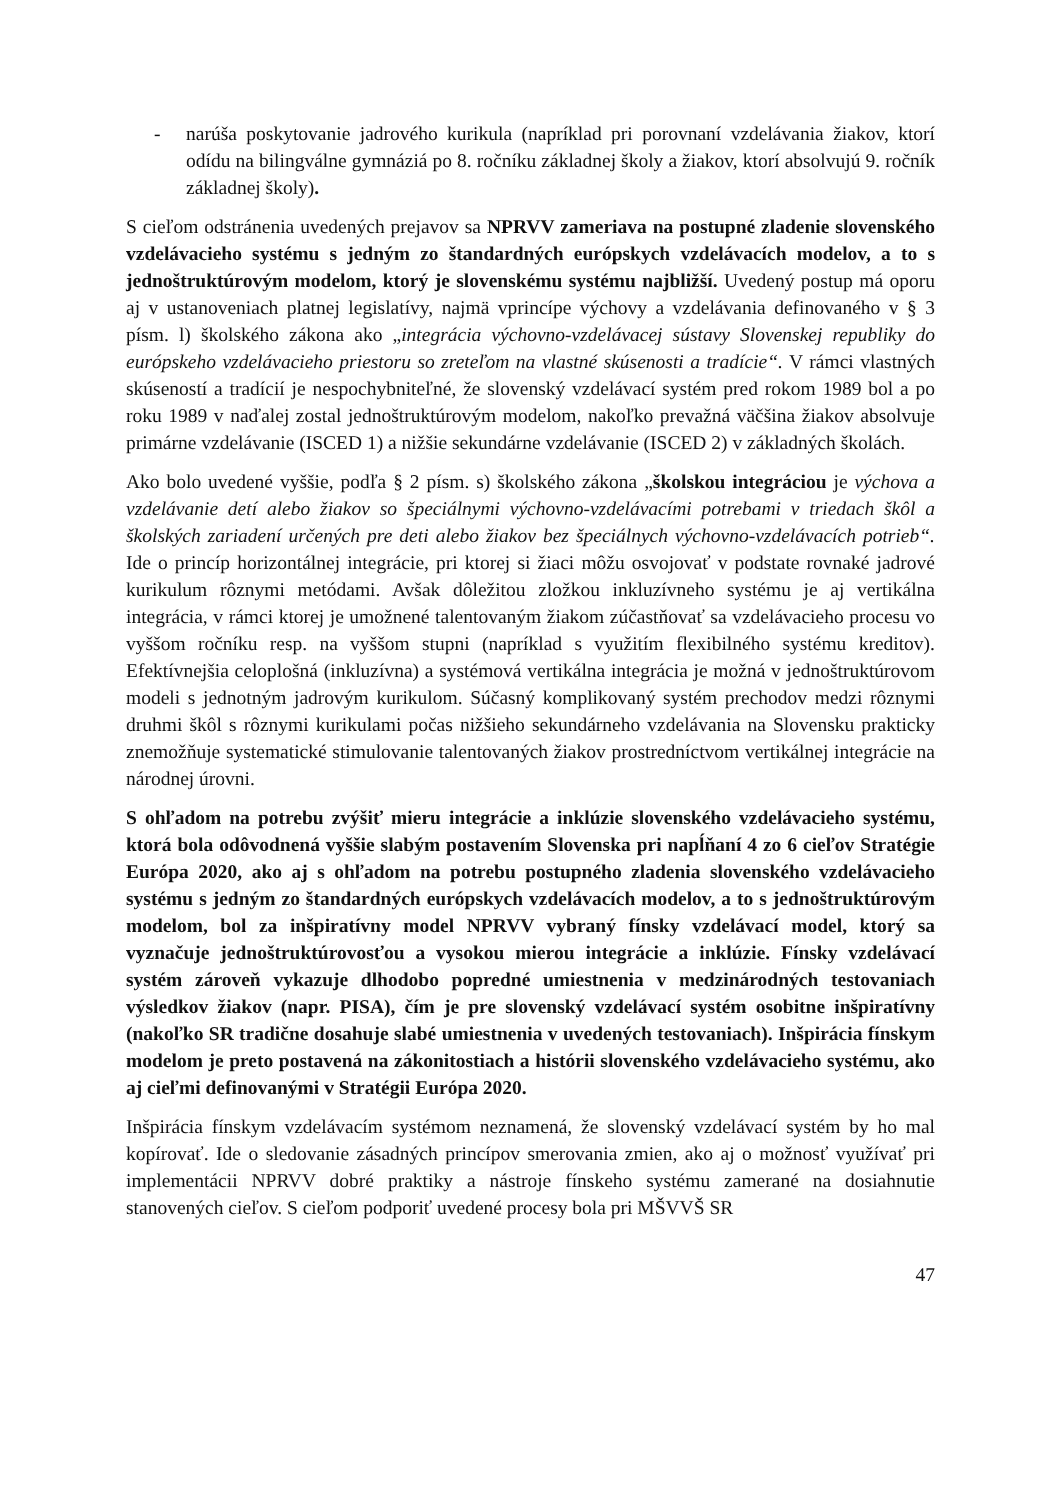- narúša poskytovanie jadrového kurikula (napríklad pri porovnaní vzdelávania žiakov, ktorí odídu na bilingválne gymnáziá po 8. ročníku základnej školy a žiakov, ktorí absolvujú 9. ročník základnej školy).
S cieľom odstránenia uvedených prejavov sa NPRVV zameriava na postupné zladenie slovenského vzdelávacieho systému s jedným zo štandardných európskych vzdelávacích modelov, a to s jednoštruktúrovým modelom, ktorý je slovenskému systému najbližší. Uvedený postup má oporu aj v ustanoveniach platnej legislatívy, najmä vprincípe výchovy a vzdelávania definovaného v § 3 písm. l) školského zákona ako „integrácia výchovno-vzdelávacej sústavy Slovenskej republiky do európskeho vzdelávacieho priestoru so zreteľom na vlastné skúsenosti a tradície“. V rámci vlastných skúseností a tradícií je nespochybniteľné, že slovenský vzdelávací systém pred rokom 1989 bol a po roku 1989 v naďalej zostal jednoštruktúrovým modelom, nakoľko prevažná väčšina žiakov absolvuje primárne vzdelávanie (ISCED 1) a nižšie sekundárne vzdelávanie (ISCED 2) v základných školách.
Ako bolo uvedené vyššie, podľa § 2 písm. s) školského zákona „školskou integráciou je výchova a vzdelávanie detí alebo žiakov so špeciálnymi výchovno-vzdelávacími potrebami v triedach škôl a školských zariadení určených pre deti alebo žiakov bez špeciálnych výchovno-vzdelávacích potrieb“. Ide o princíp horizontálnej integrácie, pri ktorej si žiaci môžu osvojovať v podstate rovnaké jadrové kurikulum rôznymi metódami. Avšak dôležitou zložkou inkluzívneho systému je aj vertikálna integrácia, v rámci ktorej je umožnené talentovaným žiakom zúčastňovať sa vzdelávacieho procesu vo vyššom ročníku resp. na vyššom stupni (napríklad s využitím flexibilného systému kreditov). Efektívnejšia celoplošná (inkluzívna) a systémová vertikálna integrácia je možná v jednoštruktúrovom modeli s jednotným jadrovým kurikulom. Súčasný komplikovaný systém prechodov medzi rôznymi druhmi škôl s rôznymi kurikulami počas nižšieho sekundárneho vzdelávania na Slovensku prakticky znemožňuje systematické stimulovanie talentovaných žiakov prostredníctvom vertikálnej integrácie na národnej úrovni.
S ohľadom na potrebu zvýšiť mieru integrácie a inklúzie slovenského vzdelávacieho systému, ktorá bola odôvodnená vyššie slabým postavením Slovenska pri napĺňaní 4 zo 6 cieľov Stratégie Európa 2020, ako aj s ohľadom na potrebu postupného zladenia slovenského vzdelávacieho systému s jedným zo štandardných európskych vzdelávacích modelov, a to s jednoštruktúrovým modelom, bol za inšpiratívny model NPRVV vybraný fínsky vzdelávací model, ktorý sa vyznačuje jednoštruktúrovosťou a vysokou mierou integrácie a inklúzie. Fínsky vzdelávací systém zároveň vykazuje dlhodobo popredné umiestnenia v medzinárodných testovaniach výsledkov žiakov (napr. PISA), čím je pre slovenský vzdelávací systém osobitne inšpiratívny (nakoľko SR tradične dosahuje slabé umiestnenia v uvedených testovaniach). Inšpirácia fínskym modelom je preto postavená na zákonitostiach a histórii slovenského vzdelávacieho systému, ako aj cieľmi definovanými v Stratégii Európa 2020.
Inšpirácia fínskym vzdelávacím systémom neznamená, že slovenský vzdelávací systém by ho mal kopírovať. Ide o sledovanie zásadných princípov smerovania zmien, ako aj o možnosť využívať pri implementácii NPRVV dobré praktiky a nástroje fínskeho systému zamerané na dosiahnutie stanovených cieľov. S cieľom podporiť uvedené procesy bola pri MŠVVŠ SR
47